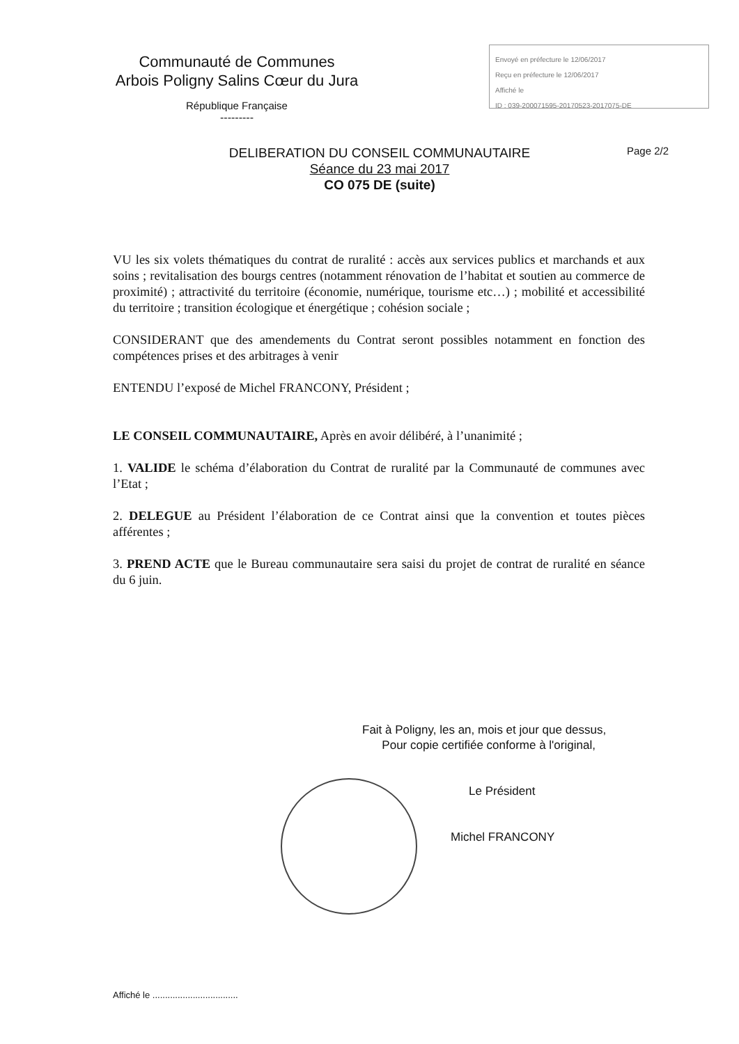Communauté de Communes
Arbois Poligny Salins Cœur du Jura
République Française
---------
Envoyé en préfecture le 12/06/2017
Reçu en préfecture le 12/06/2017
Affiché le
ID : 039-200071595-20170523-2017075-DE
DELIBERATION DU CONSEIL COMMUNAUTAIRE
Séance du 23 mai 2017
CO 075 DE (suite)
Page 2/2
VU les six volets thématiques du contrat de ruralité : accès aux services publics et marchands et aux soins ; revitalisation des bourgs centres (notamment rénovation de l’habitat et soutien au commerce de proximité) ; attractivité du territoire (économie, numérique, tourisme etc…) ; mobilité et accessibilité du territoire ; transition écologique et énergétique ; cohésion sociale ;
CONSIDERANT que des amendements du Contrat seront possibles notamment en fonction des compétences prises et des arbitrages à venir
ENTENDU l’exposé de Michel FRANCONY, Président ;
LE CONSEIL COMMUNAUTAIRE, Après en avoir délibéré, à l’unanimité ;
1. VALIDE le schéma d’élaboration du Contrat de ruralité par la Communauté de communes avec l’Etat ;
2. DELEGUE au Président l’élaboration de ce Contrat ainsi que la convention et toutes pièces afférentes ;
3. PREND ACTE que le Bureau communautaire sera saisi du projet de contrat de ruralité en séance du 6 juin.
Fait à Poligny, les an, mois et jour que dessus,
Pour copie certifiée conforme à l'original,
Le Président
Michel FRANCONY
Affiché le ..................................